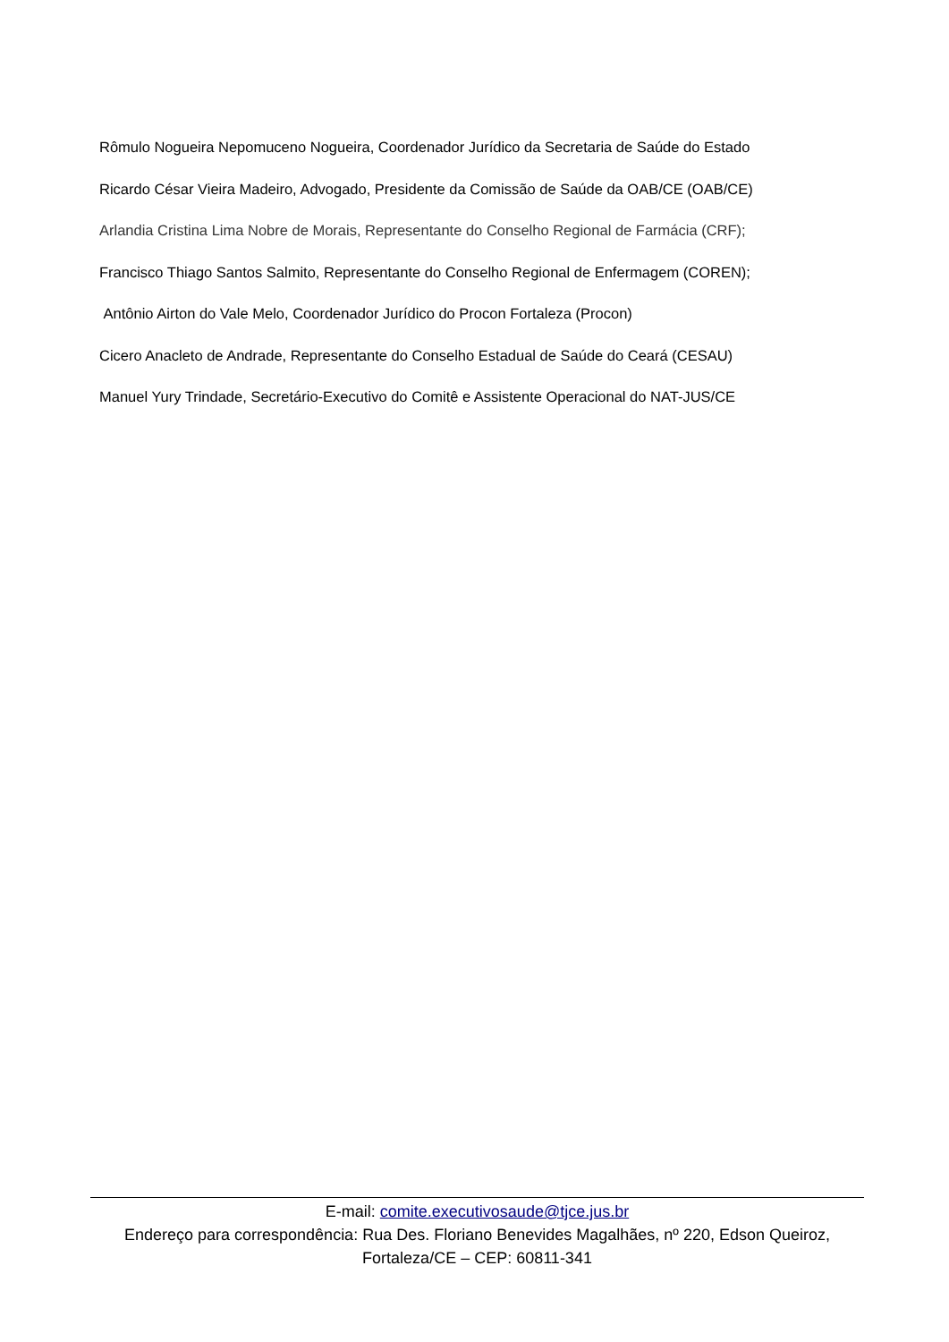Rômulo Nogueira Nepomuceno Nogueira, Coordenador Jurídico da Secretaria de Saúde do Estado
Ricardo César Vieira Madeiro, Advogado, Presidente da Comissão de Saúde da OAB/CE (OAB/CE)
Arlandia Cristina Lima Nobre de Morais, Representante do Conselho Regional de Farmácia (CRF);
Francisco Thiago Santos Salmito, Representante do Conselho Regional de Enfermagem (COREN);
Antônio Airton do Vale Melo, Coordenador Jurídico do Procon Fortaleza (Procon)
Cicero Anacleto de Andrade, Representante do Conselho Estadual de Saúde do Ceará (CESAU)
Manuel Yury Trindade, Secretário-Executivo do Comitê e Assistente Operacional do NAT-JUS/CE
E-mail: comite.executivosaude@tjce.jus.br
Endereço para correspondência: Rua Des. Floriano Benevides Magalhães, nº 220, Edson Queiroz, Fortaleza/CE – CEP: 60811-341